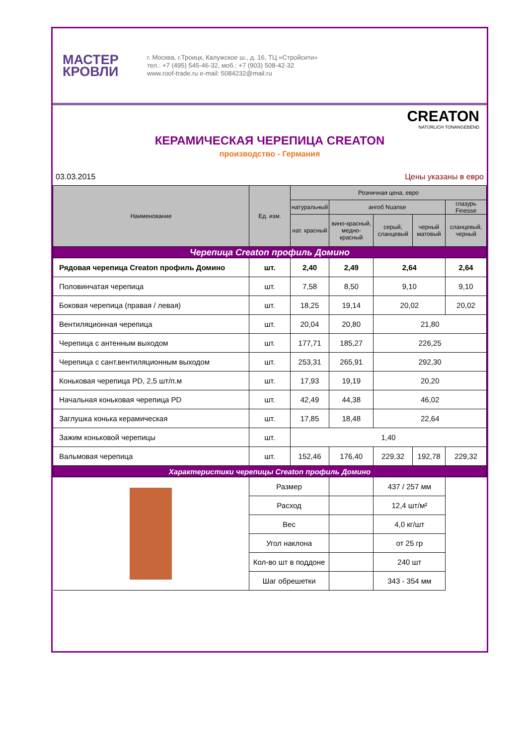МАСТЕР
КРОВЛИ
г. Москва, г.Троицк, Калужское ш., д. 16, ТЦ «Стройсити»
тел.: +7 (495) 545-46-32, моб.: +7 (903) 508-42-32
www.roof-trade.ru e-mail: 5084232@mail.ru
CREATON
NATÜRLICH TONANGEBEND
КЕРАМИЧЕСКАЯ ЧЕРЕПИЦА CREATON
производство - Германия
03.03.2015 Цены указаны в евро
| Наименование | Ед. изм. | Розничная цена, евро | | | | |
| --- | --- | --- | --- | --- | --- | --- |
| | | натуральный | ангоб Nuanse | | | глазурь Finesse |
| | | нат. красный | вино-красный, медно-красный | серый, сланцевый | черный матовый | сланцевый, черный |
| Черепица Creaton профиль Домино | | | | | | |
| Рядовая черепица Creaton профиль Домино | шт. | 2,40 | 2,49 | 2,64 | | 2,64 |
| Половинчатая черепица | шт. | 7,58 | 8,50 | 9,10 | | 9,10 |
| Боковая черепица (правая / левая) | шт. | 18,25 | 19,14 | 20,02 | | 20,02 |
| Вентиляционная черепица | шт. | 20,04 | 20,80 | 21,80 | | |
| Черепица с антенным выходом | шт. | 177,71 | 185,27 | 226,25 | | |
| Черепица с сант.вентиляционным выходом | шт. | 253,31 | 265,91 | 292,30 | | |
| Коньковая черепица PD, 2,5 шт/п.м | шт. | 17,93 | 19,19 | 20,20 | | |
| Начальная коньковая черепица PD | шт. | 42,49 | 44,38 | 46,02 | | |
| Заглушка конька керамическая | шт. | 17,85 | 18,48 | 22,64 | | |
| Зажим коньковой черепицы | шт. | 1,40 | | | | |
| Вальмовая черепица | шт. | 152,46 | 176,40 | 229,32 | 192,78 | 229,32 |
| Характеристики черепицы Creaton профиль Домино | | | | | | |
| | Размер | | | 437 / 257 мм | | |
| | Расход | | | 12,4 шт/м² | | |
| | Вес | | | 4,0 кг/шт | | |
| | Угол наклона | | | от 25 гр | | |
| | Кол-во шт в поддоне | | | 240 шт | | |
| | Шаг обрешетки | | | 343 - 354 мм | | |